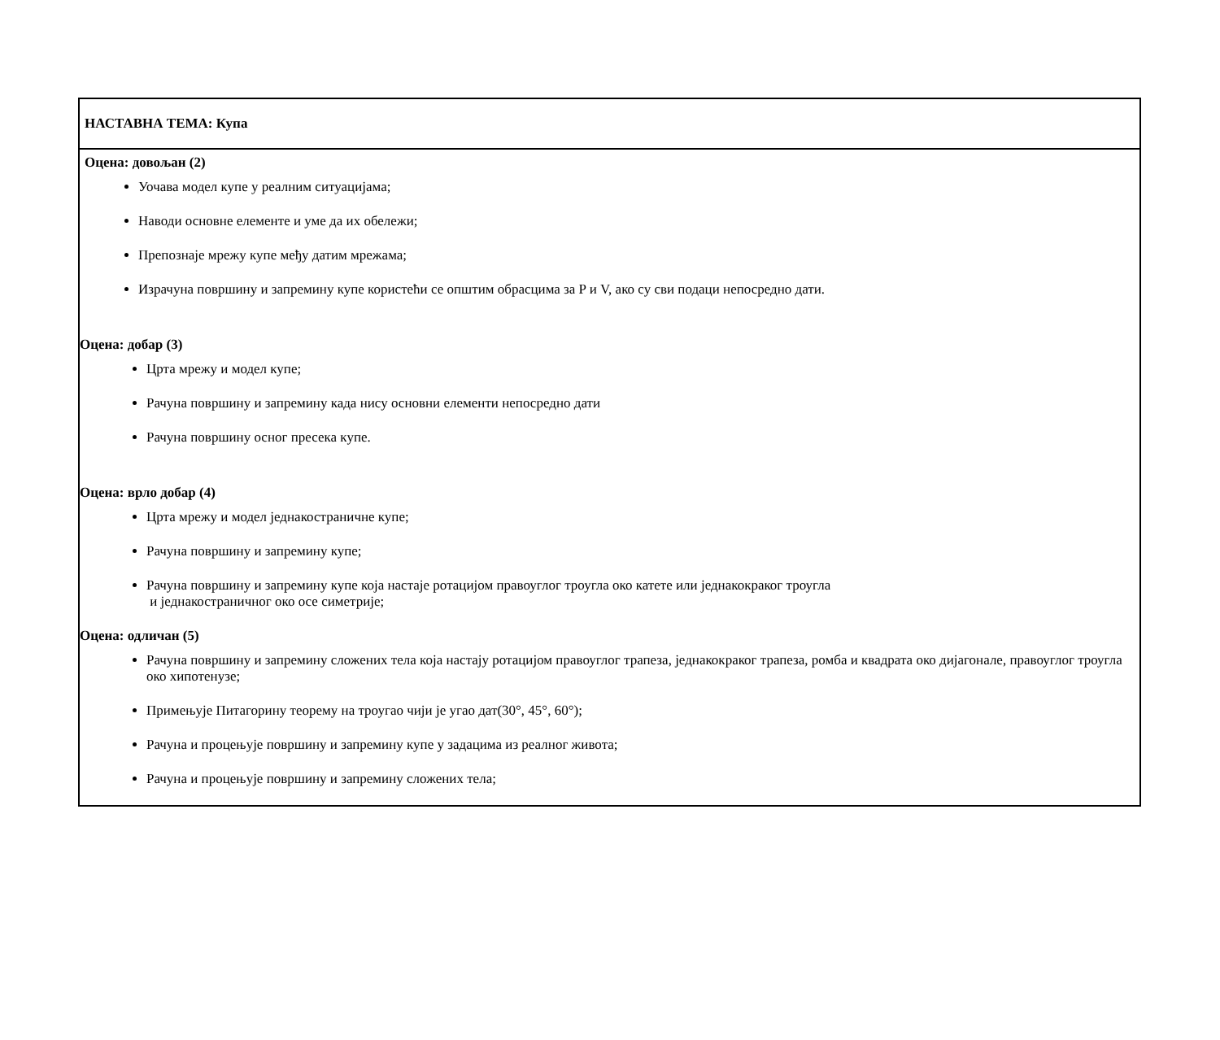| НАСТАВНА ТЕМА: Купа |
| Оцена: довољан (2) Уочава модел купе у реалним ситуацијама; Наводи основне елементе и уме да их обележи; Препознаје мрежу купе међу датим мрежама; Израчуна површину и запремину купе користећи се општим обрасцима за P и V, ако су сви подаци непосредно дати. Оцена: добар (3) Црта мрежу и модел купе; Рачуна површину и запремину када нису основни елементи непосредно дати Рачуна површину осног пресека купе. Оцена: врло добар (4) Црта мрежу и модел једнакостраничне купе; Рачуна површину и запремину купе; Рачуна површину и запремину купе која настаје ротацијом правоуглог троугла око катете или једнакокраког троугла и једнакостраничног око осе симетрије; Оцена: одличан (5) Рачуна површину и запремину сложених тела која настају ротацијом правоуглог трапеза, једнакокраког трапеза, ромба и квадрата око дијагонале, правоуглог троугла око хипотенузе; Примењује Питагорину теорему на троугао чији је угао дат(30°, 45°, 60°); Рачуна и процењује површину и запремину купе у задацима из реалног живота; Рачуна и процењује површину и запремину сложених тела; |